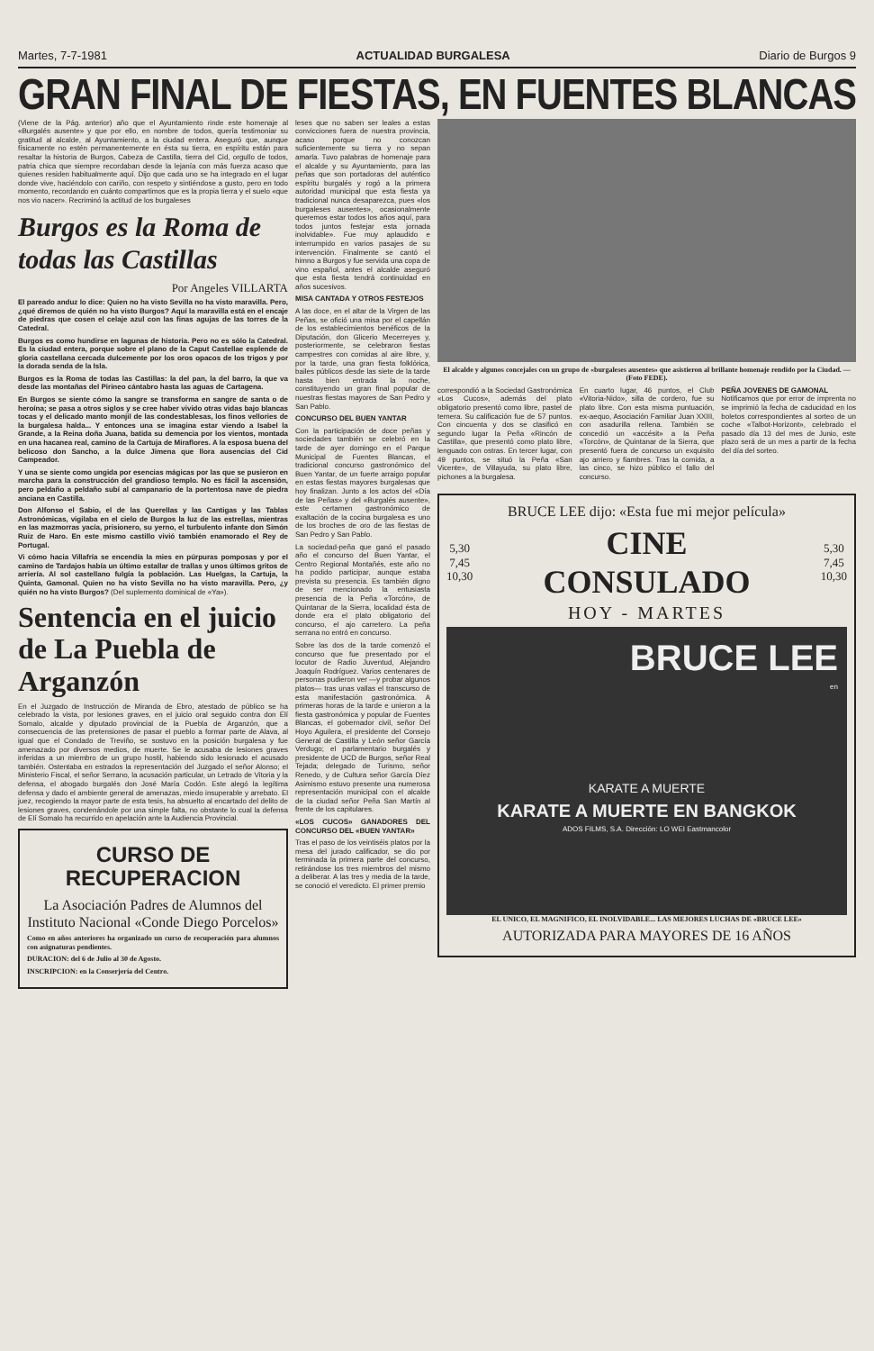Martes, 7-7-1981 ACTUALIDAD BURGALESA Diario de Burgos 9
GRAN FINAL DE FIESTAS, EN FUENTES BLANCAS
(Viene de la Pág. anterior) año que el Ayuntamiento rinde este homenaje al «Burgalés ausente» y que por ello, en nombre de todos, quería testimoniar su gratitud al alcalde, al Ayuntamiento, a la ciudad entera. Aseguró que, aunque físicamente no estén permanentemente en ésta su tierra, en espíritu están para resaltar la historia de Burgos, Cabeza de Castilla, tierra del Cid, orgullo de todos, patria chica que siempre recordaban desde la lejanía con más fuerza acaso que quienes residen habitualmente aquí. Dijo que cada uno se ha integrado en el lugar donde vive, haciéndolo con cariño, con respeto y sintiéndose a gusto, pero en todo momento, recordando en cuánto compartimos que es la propia tierra y el suelo «que nos vio nacer». Recriminó la actitud de los burgaleses
Burgos es la Roma de todas las Castillas
Por Angeles VILLARTA
El pareado anduz lo dice: Quien no ha visto Sevilla no ha visto maravilla. Pero, ¿qué diremos de quién no ha visto Burgos? Aquí la maravilla está en el encaje de piedras que cosen el celaje azul con las finas agujas de las torres de la Catedral.
Burgos es como hundirse en lagunas de historia. Pero no es sólo la Catedral. Es la ciudad entera, porque sobre el plano de la Caput Castellae esplende de gloria castellana cercada dulcemente por los oros opacos de los trigos y por la dorada senda de la Isla.
Burgos es la Roma de todas las Castillas: la del pan, la del barro, la que va desde las montañas del Pirineo cántabro hasta las aguas de Cartagena.
En Burgos se siente cómo la sangre se transforma en sangre de santa o de heroína; se pasa a otros siglos y se cree haber vivido otras vidas bajo blancas tocas y el delicado manto monjil de las condestablesas, los finos vellories de la burgalesa halda... Y entonces una se imagina estar viendo a Isabel la Grande, a la Reina doña Juana, batida su demencia por los vientos, montada en una hacanea real, camino de la Cartuja de Miraflores. A la esposa buena del belicoso don Sancho, a la dulce Jimena que llora ausencias del Cid Campeador.
Y una se siente como ungida por esencias mágicas por las que se pusieron en marcha para la construcción del grandioso templo. No es fácil la ascensión, pero peldaño a peldaño subí al campanario de la portentosa nave de piedra anciana en Castilla.
Don Alfonso el Sabio, el de las Querellas y las Cantigas y las Tablas Astronómicas, vigilaba en el cielo de Burgos la luz de las estrellas, mientras en las mazmorras yacía, prisionero, su yerno, el turbulento infante don Simón Ruiz de Haro. En este mismo castillo vivió también enamorado el Rey de Portugal.
Vi cómo hacia Villafría se encendía la mies en púrpuras pomposas y por el camino de Tardajos había un último estallar de trallas y unos últimos gritos de arriería. Al sol castellano fulgía la población. Las Huelgas, la Cartuja, la Quinta, Gamonal. Quien no ha visto Sevilla no ha visto maravilla. Pero, ¿y quién no ha visto Burgos? (Del suplemento dominical de «Ya»).
Sentencia en el juicio de La Puebla de Arganzón
En el Juzgado de Instrucción de Miranda de Ebro, atestado de público se ha celebrado la vista, por lesiones graves, en el juicio oral seguido contra don Elí Somalo, alcalde y diputado provincial de la Puebla de Arganzón, que a consecuencia de las pretensiones de pasar el pueblo a formar parte de Alava, al igual que el Condado de Treviño, se sostuvo en la posición burgalesa y fue amenazado por diversos medios, de muerte. Se le acusaba de lesiones graves inferidas a un miembro de un grupo hostil, habiendo sido lesionado el acusado también. Ostentaba en estrados la representación del Juzgado el señor Alonso; el Ministerio Fiscal, el señor Serrano, la acusación particular, un Letrado de Vitoria y la defensa, el abogado burgalés don José María Codón. Este alegó la legítima defensa y dado el ambiente general de amenazas, miedo insuperable y arrebato. El juez, recogiendo la mayor parte de esta tesis, ha absuelto al encartado del delito de lesiones graves, condenándole por una simple falta, no obstante lo cual la defensa de Elí Somalo ha recurrido en apelación ante la Audiencia Provincial.
CURSO DE RECUPERACION
La Asociación Padres de Alumnos del Instituto Nacional «Conde Diego Porcelos»
Como en años anteriores ha organizado un curso de recuperación para alumnos con asignaturas pendientes.
DURACION: del 6 de Julio al 30 de Agosto.
INSCRIPCION: en la Conserjería del Centro.
leses que no saben ser leales a estas convicciones fuera de nuestra provincia, acaso porque no conozcan suficientemente su tierra y no sepan amarla. Tuvo palabras de homenaje para el alcalde y su Ayuntamiento, para las peñas que son portadoras del auténtico espíritu burgalés y rogó a la primera autoridad municipal que esta fiesta ya tradicional nunca desaparezca, pues «los burgaleses ausentes», ocasionalmente queremos estar todos los años aquí, para todos juntos festejar esta jornada inolvidable». Fue muy aplaudido e interrumpido en varios pasajes de su intervención. Finalmente se cantó el himno a Burgos y fue servida una copa de vino español, antes el alcalde aseguró que esta fiesta tendrá continuidad en años sucesivos.
MISA CANTADA Y OTROS FESTEJOS
A las doce, en el altar de la Virgen de las Peñas, se ofició una misa por el capellán de los establecimientos benéficos de la Diputación, don Glicerio Mecerreyes y, posteriormente, se celebraron fiestas campestres con comidas al aire libre, y, por la tarde, una gran fiesta folklórica, bailes públicos desde las siete de la tarde hasta bien entrada la noche, constituyendo un gran final popular de nuestras fiestas mayores de San Pedro y San Pablo.
CONCURSO DEL BUEN YANTAR
Con la participación de doce peñas y sociedades también se celebró en la tarde de ayer domingo en el Parque Municipal de Fuentes Blancas, el tradicional concurso gastronómico del Buen Yantar, de un fuerte arraigo popular en estas fiestas mayores burgalesas que hoy finalizan. Junto a los actos del «Día de las Peñas» y del «Burgalés ausente», este certamen gastronómico de exaltación de la cocina burgalesa es uno de los broches de oro de las fiestas de San Pedro y San Pablo.
La sociedad-peña que ganó el pasado año el concurso del Buen Yantar, el Centro Regional Montañés, este año no ha podido participar, aunque estaba prevista su presencia. Es también digno de ser mencionado la entusiasta presencia de la Peña «Torcón», de Quintanar de la Sierra, localidad ésta de donde era el plato obligatorio del concurso, el ajo carretero. La peña serrana no entró en concurso.
Sobre las dos de la tarde comenzó el concurso que fue presentado por el locutor de Radio Juventud, Alejandro Joaquín Rodríguez. Varios centenares de personas pudieron ver —y probar algunos platos— tras unas vallas el transcurso de esta manifestación gastronómica. A primeras horas de la tarde e unieron a la fiesta gastronómica y popular de Fuentes Blancas, el gobernador civil, señor Del Hoyo Aguilera, el presidente del Consejo General de Castilla y León señor García Verdugo; el parlamentario burgalés y presidente de UCD de Burgos, señor Real Tejada; delegado de Turismo, señor Renedo, y de Cultura señor García Díez Asimismo estuvo presente una numerosa representación municipal con el alcalde de la ciudad señor Peña San Martín al frente de los capitulares.
«LOS CUCOS» GANADORES DEL CONCURSO DEL «BUEN YANTAR»
Tras el paso de los veintiséis platos por la mesa del jurado calificador, se dio por terminada la primera parte del concurso, retirándose los tres miembros del mismo a deliberar. A las tres y media de la tarde, se conoció el veredicto. El primer premio
El alcalde y algunos concejales con un grupo de «burgaleses ausentes» que asistieron al brillante homenaje rendido por la Ciudad. — (Foto FEDE).
correspondió a la Sociedad Gastronómica «Los Cucos», además del plato obligatorio presentó como libre, pastel de ternera. Su calificación fue de 57 puntos. Con cincuenta y dos se clasificó en segundo lugar la Peña «Rincón de Castilla», que presentó como plato libre, lenguado con ostras. En tercer lugar, con 49 puntos, se situó la Peña «San Vicente», de Villayuda, su plato libre, pichones a la burgalesa.
En cuarto lugar, 46 puntos, el Club «Vitoria-Nido», silla de cordero, fue su plato libre. Con esta misma puntuación, ex-aequo, Asociación Familiar Juan XXIII, con asadurilla rellena. También se concedió un «accésit» a la Peña «Torcón», de Quintanar de la Sierra, que presentó fuera de concurso un exquisito ajo arriero y fiambres. Tras la comida, a las cinco, se hizo público el fallo del concurso.
PEÑA JOVENES DE GAMONAL
Notificamos que por error de imprenta no se imprimió la fecha de caducidad en los boletos correspondientes al sorteo de un coche «Talbot-Horizont», celebrado el pasado día 13 del mes de Junio, este plazo será de un mes a partir de la fecha del día del sorteo.
BRUCE LEE dijo: «Esta fue mi mejor película»
5,30
7,45
10,30 CINE
CONSULADO 5,30
7,45
10,30
HOY - MARTES
BRUCE LEE
en
KARATE A MUERTE
KARATE A MUERTE EN BANGKOK
ADOS FILMS, S.A. Dirección: LO WEI Eastmancolor
EL UNICO, EL MAGNIFICO, EL INOLVIDABLE... LAS MEJORES LUCHAS DE «BRUCE LEE»
AUTORIZADA PARA MAYORES DE 16 AÑOS